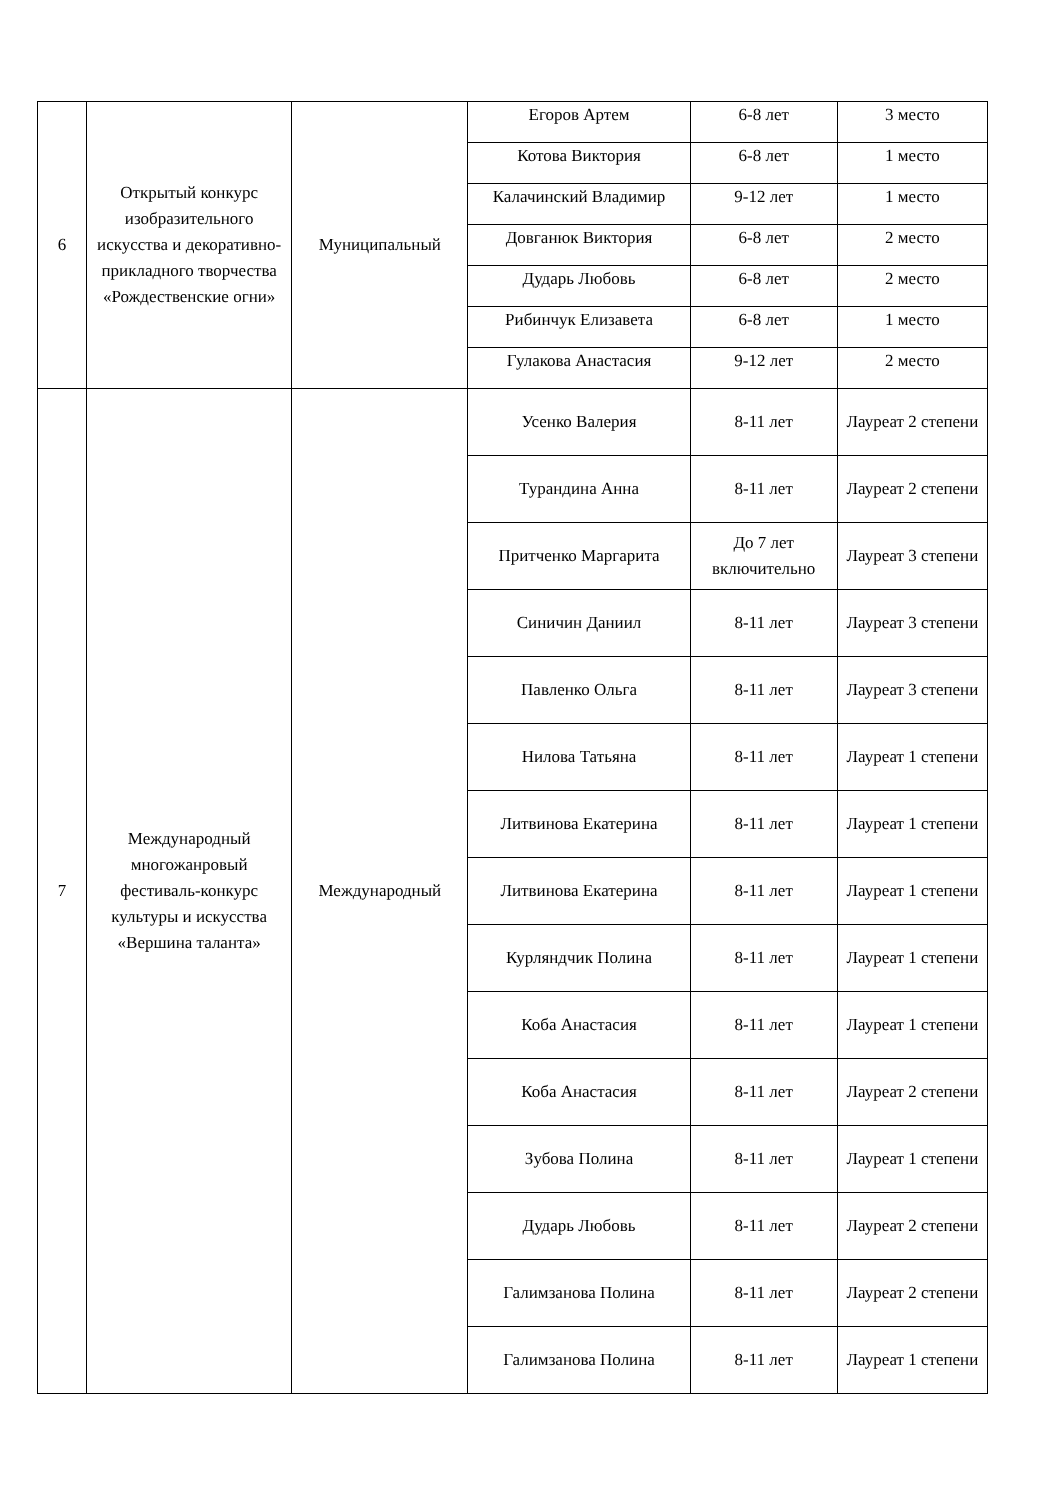| 6 | Открытый конкурс изобразительного искусства и декоративно-прикладного творчества «Рождественские огни» | Муниципальный | Егоров Артем | 6-8 лет | 3 место |
| | | | Котова Виктория | 6-8 лет | 1 место |
| | | | Калачинский Владимир | 9-12 лет | 1 место |
| | | | Довганюк Виктория | 6-8 лет | 2 место |
| | | | Дударь Любовь | 6-8 лет | 2 место |
| | | | Рибинчук Елизавета | 6-8 лет | 1 место |
| | | | Гулакова Анастасия | 9-12 лет | 2 место |
| 7 | Международный многожанровый фестиваль-конкурс культуры и искусства «Вершина таланта» | Международный | Усенко Валерия | 8-11 лет | Лауреат 2 степени |
| | | | Турандина Анна | 8-11 лет | Лауреат 2 степени |
| | | | Притченко Маргарита | До 7 лет включительно | Лауреат 3 степени |
| | | | Синичин Даниил | 8-11 лет | Лауреат 3 степени |
| | | | Павленко Ольга | 8-11 лет | Лауреат 3 степени |
| | | | Нилова Татьяна | 8-11 лет | Лауреат 1 степени |
| | | | Литвинова Екатерина | 8-11 лет | Лауреат 1 степени |
| | | | Литвинова Екатерина | 8-11 лет | Лауреат 1 степени |
| | | | Курляндчик Полина | 8-11 лет | Лауреат 1 степени |
| | | | Коба Анастасия | 8-11 лет | Лауреат 1 степени |
| | | | Коба Анастасия | 8-11 лет | Лауреат 2 степени |
| | | | Зубова Полина | 8-11 лет | Лауреат 1 степени |
| | | | Дударь Любовь | 8-11 лет | Лауреат 2 степени |
| | | | Галимзанова Полина | 8-11 лет | Лауреат 2 степени |
| | | | Галимзанова Полина | 8-11 лет | Лауреат 1 степени |